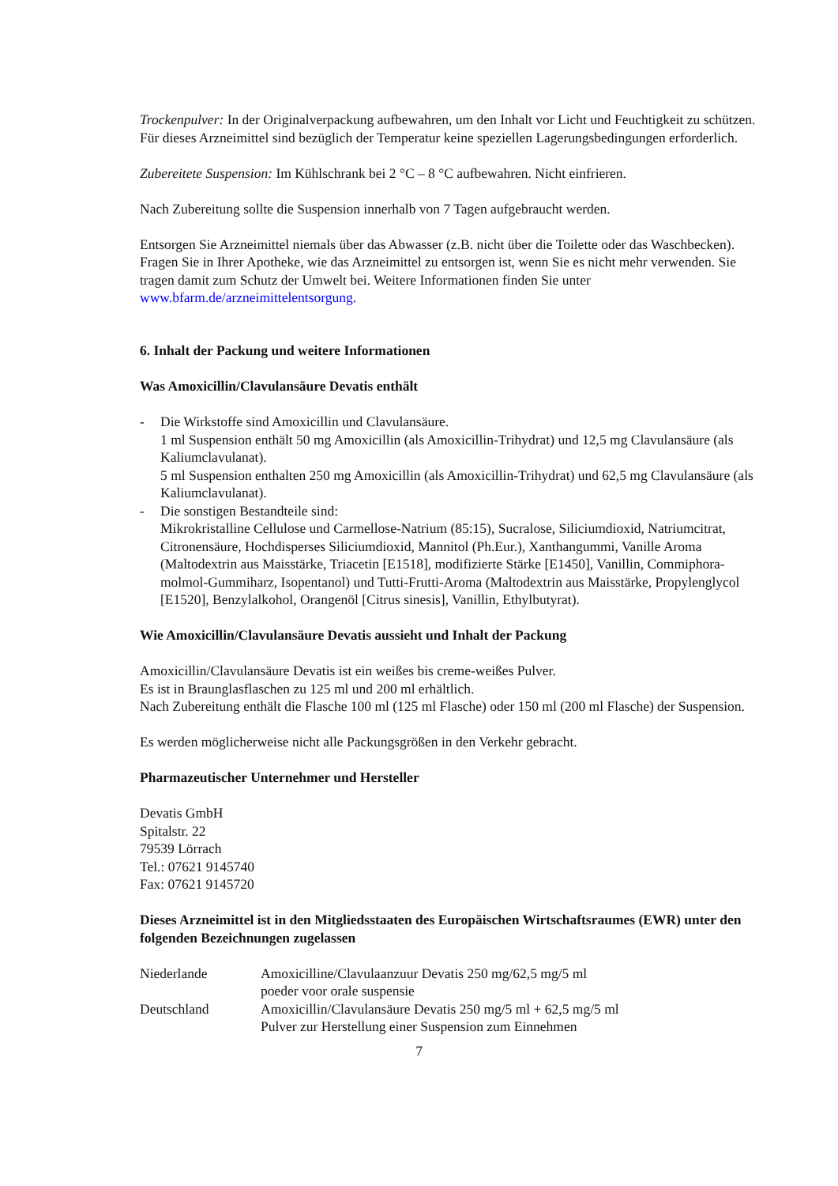Trockenpulver: In der Originalverpackung aufbewahren, um den Inhalt vor Licht und Feuchtigkeit zu schützen. Für dieses Arzneimittel sind bezüglich der Temperatur keine speziellen Lagerungsbedingungen erforderlich.
Zubereitete Suspension: Im Kühlschrank bei 2 °C – 8 °C aufbewahren. Nicht einfrieren.
Nach Zubereitung sollte die Suspension innerhalb von 7 Tagen aufgebraucht werden.
Entsorgen Sie Arzneimittel niemals über das Abwasser (z.B. nicht über die Toilette oder das Waschbecken). Fragen Sie in Ihrer Apotheke, wie das Arzneimittel zu entsorgen ist, wenn Sie es nicht mehr verwenden. Sie tragen damit zum Schutz der Umwelt bei. Weitere Informationen finden Sie unter www.bfarm.de/arzneimittelentsorgung.
6. Inhalt der Packung und weitere Informationen
Was Amoxicillin/Clavulansäure Devatis enthält
- Die Wirkstoffe sind Amoxicillin und Clavulansäure.
1 ml Suspension enthält 50 mg Amoxicillin (als Amoxicillin-Trihydrat) und 12,5 mg Clavulansäure (als Kaliumclavulanat).
5 ml Suspension enthalten 250 mg Amoxicillin (als Amoxicillin-Trihydrat) und 62,5 mg Clavulansäure (als Kaliumclavulanat).
- Die sonstigen Bestandteile sind:
Mikrokristalline Cellulose und Carmellose-Natrium (85:15), Sucralose, Siliciumdioxid, Natriumcitrat, Citronensäure, Hochdisperses Siliciumdioxid, Mannitol (Ph.Eur.), Xanthangummi, Vanille Aroma (Maltodextrin aus Maisstärke, Triacetin [E1518], modifizierte Stärke [E1450], Vanillin, Commiphora-molmol-Gummiharz, Isopentanol) und Tutti-Frutti-Aroma (Maltodextrin aus Maisstärke, Propylenglycol [E1520], Benzylalkohol, Orangenöl [Citrus sinesis], Vanillin, Ethylbutyrat).
Wie Amoxicillin/Clavulansäure Devatis aussieht und Inhalt der Packung
Amoxicillin/Clavulansäure Devatis ist ein weißes bis creme-weißes Pulver.
Es ist in Braunglasflaschen zu 125 ml und 200 ml erhältlich.
Nach Zubereitung enthält die Flasche 100 ml (125 ml Flasche) oder 150 ml (200 ml Flasche) der Suspension.
Es werden möglicherweise nicht alle Packungsgrößen in den Verkehr gebracht.
Pharmazeutischer Unternehmer und Hersteller
Devatis GmbH
Spitalstr. 22
79539 Lörrach
Tel.: 07621 9145740
Fax: 07621 9145720
Dieses Arzneimittel ist in den Mitgliedsstaaten des Europäischen Wirtschaftsraumes (EWR) unter den folgenden Bezeichnungen zugelassen
Niederlande Amoxicilline/Clavulaanzuur Devatis 250 mg/62,5 mg/5 ml
poeder voor orale suspensie
Deutschland Amoxicillin/Clavulansäure Devatis 250 mg/5 ml + 62,5 mg/5 ml
Pulver zur Herstellung einer Suspension zum Einnehmen
7